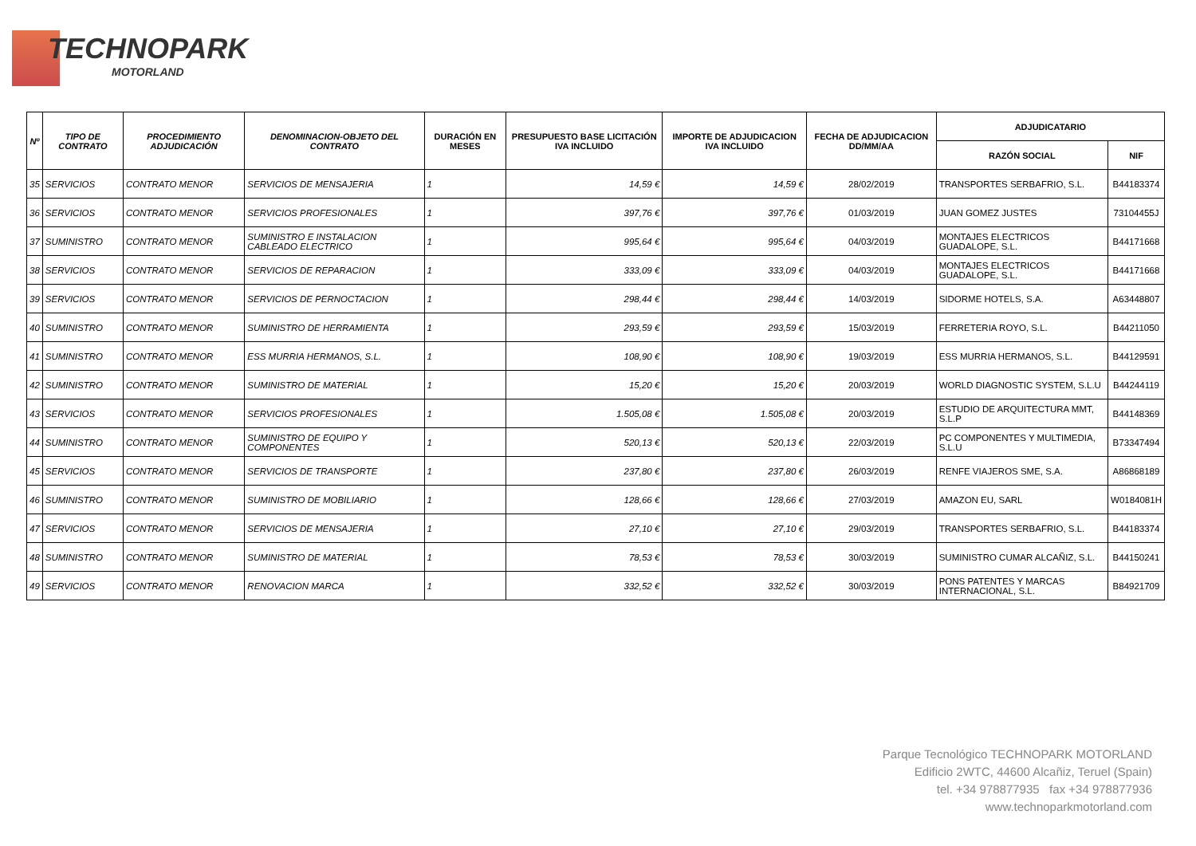TECHNOPARK
MOTORLAND
| Nº | TIPO DE CONTRATO | PROCEDIMIENTO ADJUDICACIÓN | DENOMINACION-OBJETO DEL CONTRATO | DURACIÓN EN MESES | PRESUPUESTO BASE LICITACIÓN IVA INCLUIDO | IMPORTE DE ADJUDICACION IVA INCLUIDO | FECHA DE ADJUDICACION DD/MM/AA | ADJUDICATARIO | |
| --- | --- | --- | --- | --- | --- | --- | --- | --- | --- |
| | | | | | | | | RAZÓN SOCIAL | NIF |
| 35 | SERVICIOS | CONTRATO MENOR | SERVICIOS DE MENSAJERIA | 1 | 14,59 € | 14,59 € | 28/02/2019 | TRANSPORTES SERBAFRIO, S.L. | B44183374 |
| 36 | SERVICIOS | CONTRATO MENOR | SERVICIOS PROFESIONALES | 1 | 397,76 € | 397,76 € | 01/03/2019 | JUAN GOMEZ JUSTES | 73104455J |
| 37 | SUMINISTRO | CONTRATO MENOR | SUMINISTRO E INSTALACION CABLEADO ELECTRICO | 1 | 995,64 € | 995,64 € | 04/03/2019 | MONTAJES ELECTRICOS GUADALOPE, S.L. | B44171668 |
| 38 | SERVICIOS | CONTRATO MENOR | SERVICIOS DE REPARACION | 1 | 333,09 € | 333,09 € | 04/03/2019 | MONTAJES ELECTRICOS GUADALOPE, S.L. | B44171668 |
| 39 | SERVICIOS | CONTRATO MENOR | SERVICIOS DE PERNOCTACION | 1 | 298,44 € | 298,44 € | 14/03/2019 | SIDORME HOTELS, S.A. | A63448807 |
| 40 | SUMINISTRO | CONTRATO MENOR | SUMINISTRO DE HERRAMIENTA | 1 | 293,59 € | 293,59 € | 15/03/2019 | FERRETERIA ROYO, S.L. | B44211050 |
| 41 | SUMINISTRO | CONTRATO MENOR | ESS MURRIA HERMANOS, S.L. | 1 | 108,90 € | 108,90 € | 19/03/2019 | ESS MURRIA HERMANOS, S.L. | B44129591 |
| 42 | SUMINISTRO | CONTRATO MENOR | SUMINISTRO DE MATERIAL | 1 | 15,20 € | 15,20 € | 20/03/2019 | WORLD DIAGNOSTIC SYSTEM, S.L.U | B44244119 |
| 43 | SERVICIOS | CONTRATO MENOR | SERVICIOS PROFESIONALES | 1 | 1.505,08 € | 1.505,08 € | 20/03/2019 | ESTUDIO DE ARQUITECTURA MMT, S.L.P | B44148369 |
| 44 | SUMINISTRO | CONTRATO MENOR | SUMINISTRO DE EQUIPO Y COMPONENTES | 1 | 520,13 € | 520,13 € | 22/03/2019 | PC COMPONENTES Y MULTIMEDIA, S.L.U | B73347494 |
| 45 | SERVICIOS | CONTRATO MENOR | SERVICIOS DE TRANSPORTE | 1 | 237,80 € | 237,80 € | 26/03/2019 | RENFE VIAJEROS SME, S.A. | A86868189 |
| 46 | SUMINISTRO | CONTRATO MENOR | SUMINISTRO DE MOBILIARIO | 1 | 128,66 € | 128,66 € | 27/03/2019 | AMAZON EU, SARL | W0184081H |
| 47 | SERVICIOS | CONTRATO MENOR | SERVICIOS DE MENSAJERIA | 1 | 27,10 € | 27,10 € | 29/03/2019 | TRANSPORTES SERBAFRIO, S.L. | B44183374 |
| 48 | SUMINISTRO | CONTRATO MENOR | SUMINISTRO DE MATERIAL | 1 | 78,53 € | 78,53 € | 30/03/2019 | SUMINISTRO CUMAR ALCAÑIZ, S.L. | B44150241 |
| 49 | SERVICIOS | CONTRATO MENOR | RENOVACION MARCA | 1 | 332,52 € | 332,52 € | 30/03/2019 | PONS PATENTES Y MARCAS INTERNACIONAL, S.L. | B84921709 |
Parque Tecnológico TECHNOPARK MOTORLAND
Edificio 2WTC, 44600 Alcañiz, Teruel (Spain)
tel. +34 978877935 fax +34 978877936
www.technoparkmotorland.com